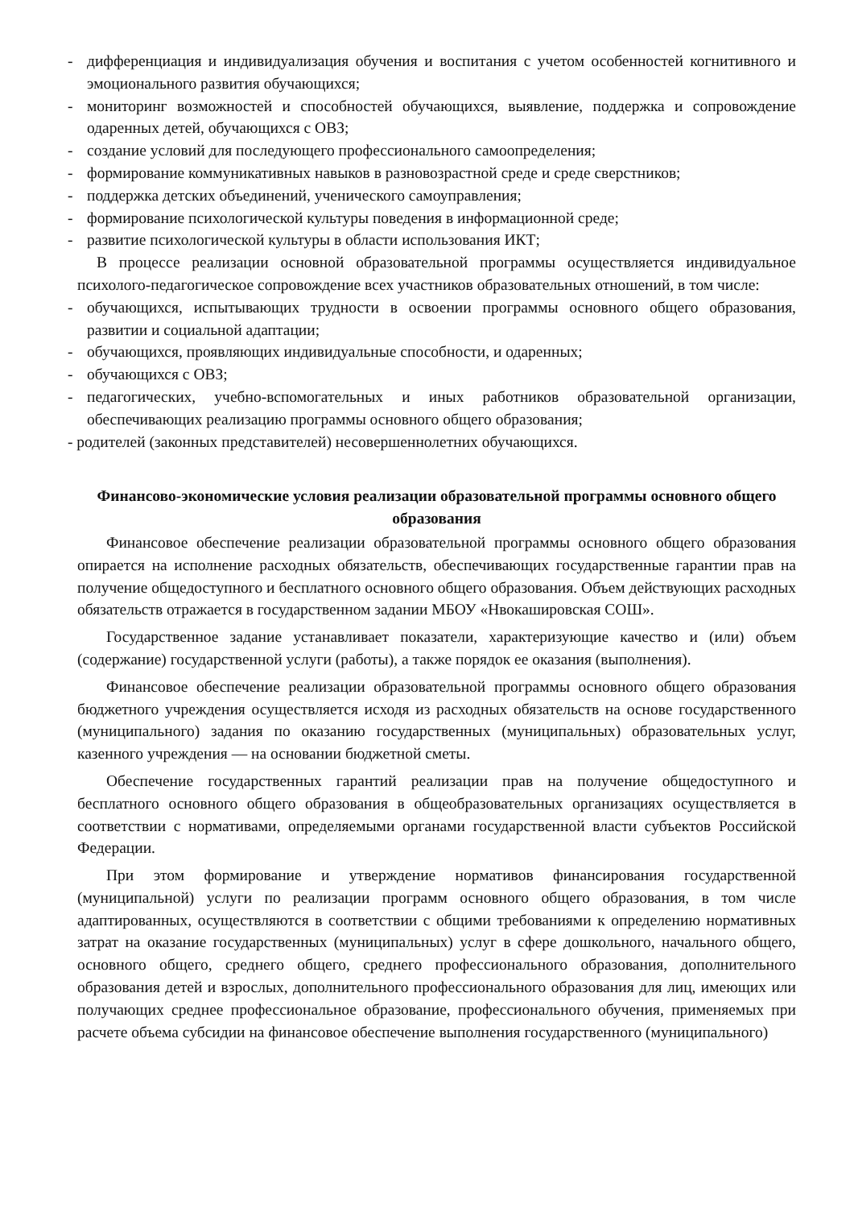- дифференциация и индивидуализация обучения и воспитания с учетом особенностей когнитивного и эмоционального развития обучающихся;
- мониторинг возможностей и способностей обучающихся, выявление, поддержка и сопровождение одаренных детей, обучающихся с ОВЗ;
- создание условий для последующего профессионального самоопределения;
- формирование коммуникативных навыков в разновозрастной среде и среде сверстников;
- поддержка детских объединений, ученического самоуправления;
- формирование психологической культуры поведения в информационной среде;
- развитие психологической культуры в области использования ИКТ;
В процессе реализации основной образовательной программы осуществляется индивидуальное психолого-педагогическое сопровождение всех участников образовательных отношений, в том числе:
- обучающихся, испытывающих трудности в освоении программы основного общего образования, развитии и социальной адаптации;
- обучающихся, проявляющих индивидуальные способности, и одаренных;
- обучающихся с ОВЗ;
- педагогических, учебно-вспомогательных и иных работников образовательной организации, обеспечивающих реализацию программы основного общего образования;
- родителей (законных представителей) несовершеннолетних обучающихся.
Финансово-экономические условия реализации образовательной программы основного общего образования
Финансовое обеспечение реализации образовательной программы основного общего образования опирается на исполнение расходных обязательств, обеспечивающих государственные гарантии прав на получение общедоступного и бесплатного основного общего образования. Объем действующих расходных обязательств отражается в государственном задании МБОУ «Нвокашировская СОШ».
Государственное задание устанавливает показатели, характеризующие качество и (или) объем (содержание) государственной услуги (работы), а также порядок ее оказания (выполнения).
Финансовое обеспечение реализации образовательной программы основного общего образования бюджетного учреждения осуществляется исходя из расходных обязательств на основе государственного (муниципального) задания по оказанию государственных (муниципальных) образовательных услуг, казенного учреждения — на основании бюджетной сметы.
Обеспечение государственных гарантий реализации прав на получение общедоступного и бесплатного основного общего образования в общеобразовательных организациях осуществляется в соответствии с нормативами, определяемыми органами государственной власти субъектов Российской Федерации.
При этом формирование и утверждение нормативов финансирования государственной (муниципальной) услуги по реализации программ основного общего образования, в том числе адаптированных, осуществляются в соответствии с общими требованиями к определению нормативных затрат на оказание государственных (муниципальных) услуг в сфере дошкольного, начального общего, основного общего, среднего общего, среднего профессионального образования, дополнительного образования детей и взрослых, дополнительного профессионального образования для лиц, имеющих или получающих среднее профессиональное образование, профессионального обучения, применяемых при расчете объема субсидии на финансовое обеспечение выполнения государственного (муниципального)